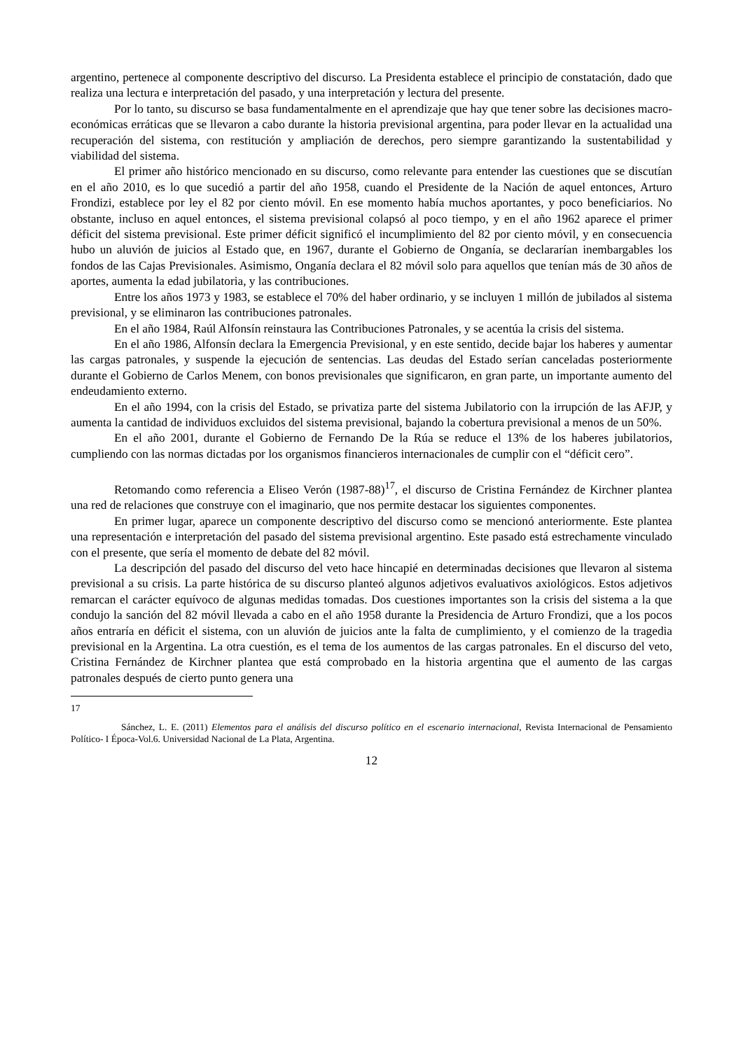argentino, pertenece al componente descriptivo del discurso. La Presidenta establece el principio de constatación, dado que realiza una lectura e interpretación del pasado, y una interpretación y lectura del presente.
Por lo tanto, su discurso se basa fundamentalmente en el aprendizaje que hay que tener sobre las decisiones macro-económicas erráticas que se llevaron a cabo durante la historia previsional argentina, para poder llevar en la actualidad una recuperación del sistema, con restitución y ampliación de derechos, pero siempre garantizando la sustentabilidad y viabilidad del sistema.
El primer año histórico mencionado en su discurso, como relevante para entender las cuestiones que se discutían en el año 2010, es lo que sucedió a partir del año 1958, cuando el Presidente de la Nación de aquel entonces, Arturo Frondizi, establece por ley el 82 por ciento móvil. En ese momento había muchos aportantes, y poco beneficiarios. No obstante, incluso en aquel entonces, el sistema previsional colapsó al poco tiempo, y en el año 1962 aparece el primer déficit del sistema previsional. Este primer déficit significó el incumplimiento del 82 por ciento móvil, y en consecuencia hubo un aluvión de juicios al Estado que, en 1967, durante el Gobierno de Onganía, se declararían inembargables los fondos de las Cajas Previsionales. Asimismo, Onganía declara el 82 móvil solo para aquellos que tenían más de 30 años de aportes, aumenta la edad jubilatoria, y las contribuciones.
Entre los años 1973 y 1983, se establece el 70% del haber ordinario, y se incluyen 1 millón de jubilados al sistema previsional, y se eliminaron las contribuciones patronales.
En el año 1984, Raúl Alfonsín reinstaura las Contribuciones Patronales, y se acentúa la crisis del sistema.
En el año 1986, Alfonsín declara la Emergencia Previsional, y en este sentido, decide bajar los haberes y aumentar las cargas patronales, y suspende la ejecución de sentencias. Las deudas del Estado serían canceladas posteriormente durante el Gobierno de Carlos Menem, con bonos previsionales que significaron, en gran parte, un importante aumento del endeudamiento externo.
En el año 1994, con la crisis del Estado, se privatiza parte del sistema Jubilatorio con la irrupción de las AFJP, y aumenta la cantidad de individuos excluidos del sistema previsional, bajando la cobertura previsional a menos de un 50%.
En el año 2001, durante el Gobierno de Fernando De la Rúa se reduce el 13% de los haberes jubilatorios, cumpliendo con las normas dictadas por los organismos financieros internacionales de cumplir con el “déficit cero”.
Retomando como referencia a Eliseo Verón (1987-88)<sup>17</sup>, el discurso de Cristina Fernández de Kirchner plantea una red de relaciones que construye con el imaginario, que nos permite destacar los siguientes componentes.
En primer lugar, aparece un componente descriptivo del discurso como se mencionó anteriormente. Este plantea una representación e interpretación del pasado del sistema previsional argentino. Este pasado está estrechamente vinculado con el presente, que sería el momento de debate del 82 móvil.
La descripción del pasado del discurso del veto hace hincapié en determinadas decisiones que llevaron al sistema previsional a su crisis. La parte histórica de su discurso planteó algunos adjetivos evaluativos axiológicos. Estos adjetivos remarcan el carácter equívoco de algunas medidas tomadas. Dos cuestiones importantes son la crisis del sistema a la que condujo la sanción del 82 móvil llevada a cabo en el año 1958 durante la Presidencia de Arturo Frondizi, que a los pocos años entraría en déficit el sistema, con un aluvión de juicios ante la falta de cumplimiento, y el comienzo de la tragedia previsional en la Argentina. La otra cuestión, es el tema de los aumentos de las cargas patronales. En el discurso del veto, Cristina Fernández de Kirchner plantea que está comprobado en la historia argentina que el aumento de las cargas patronales después de cierto punto genera una
17
Sánchez, L. E. (2011) Elementos para el análisis del discurso político en el escenario internacional, Revista Internacional de Pensamiento Político- I Época-Vol.6. Universidad Nacional de La Plata, Argentina.
12